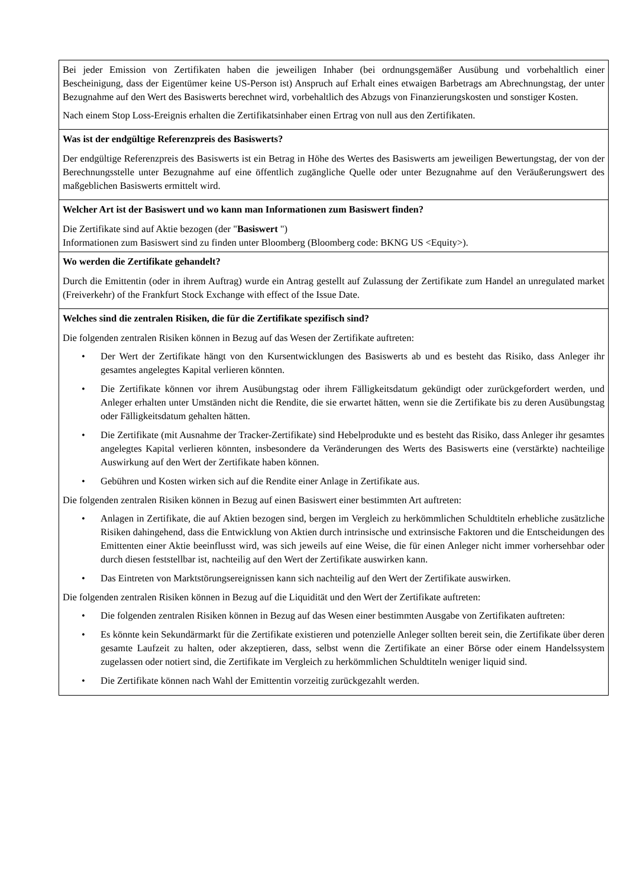| Bei jeder Emission von Zertifikaten haben die jeweiligen Inhaber (bei ordnungsgemäßer Ausübung und vorbehaltlich einer Bescheinigung, dass der Eigentümer keine US-Person ist) Anspruch auf Erhalt eines etwaigen Barbetrags am Abrechnungstag, der unter Bezugnahme auf den Wert des Basiswerts berechnet wird, vorbehaltlich des Abzugs von Finanzierungskosten und sonstiger Kosten. Nach einem Stop Loss-Ereignis erhalten die Zertifikatsinhaber einen Ertrag von null aus den Zertifikaten. |
| Was ist der endgültige Referenzpreis des Basiswerts? Der endgültige Referenzpreis des Basiswerts ist ein Betrag in Höhe des Wertes des Basiswerts am jeweiligen Bewertungstag, der von der Berechnungsstelle unter Bezugnahme auf eine öffentlich zugängliche Quelle oder unter Bezugnahme auf den Veräußerungswert des maßgeblichen Basiswerts ermittelt wird. |
| Welcher Art ist der Basiswert und wo kann man Informationen zum Basiswert finden? Die Zertifikate sind auf Aktie bezogen (der " Basiswert ") Informationen zum Basiswert sind zu finden unter Bloomberg (Bloomberg code: BKNG US <Equity>). |
| Wo werden die Zertifikate gehandelt? Durch die Emittentin (oder in ihrem Auftrag) wurde ein Antrag gestellt auf Zulassung der Zertifikate zum Handel an unregulated market (Freiverkehr) of the Frankfurt Stock Exchange with effect of the Issue Date. |
| Welches sind die zentralen Risiken, die für die Zertifikate spezifisch sind? Die folgenden zentralen Risiken können in Bezug auf das Wesen der Zertifikate auftreten: • Der Wert der Zertifikate hängt von den Kursentwicklungen des Basiswerts ab und es besteht das Risiko, dass Anleger ihr gesamtes angelegtes Kapital verlieren könnten. • Die Zertifikate können vor ihrem Ausübungstag oder ihrem Fälligkeitsdatum gekündigt oder zurückgefordert werden, und Anleger erhalten unter Umständen nicht die Rendite, die sie erwartet hätten, wenn sie die Zertifikate bis zu deren Ausübungstag oder Fälligkeitsdatum gehalten hätten. • Die Zertifikate (mit Ausnahme der Tracker-Zertifikate) sind Hebelprodukte und es besteht das Risiko, dass Anleger ihr gesamtes angelegtes Kapital verlieren könnten, insbesondere da Veränderungen des Werts des Basiswerts eine (verstärkte) nachteilige Auswirkung auf den Wert der Zertifikate haben können. • Gebühren und Kosten wirken sich auf die Rendite einer Anlage in Zertifikate aus. Die folgenden zentralen Risiken können in Bezug auf einen Basiswert einer bestimmten Art auftreten: • Anlagen in Zertifikate, die auf Aktien bezogen sind, bergen im Vergleich zu herkömmlichen Schuldtiteln erhebliche zusätzliche Risiken dahingehend, dass die Entwicklung von Aktien durch intrinsische und extrinsische Faktoren und die Entscheidungen des Emittenten einer Aktie beeinflusst wird, was sich jeweils auf eine Weise, die für einen Anleger nicht immer vorhersehbar oder durch diesen feststellbar ist, nachteilig auf den Wert der Zertifikate auswirken kann. • Das Eintreten von Marktstörungsereignissen kann sich nachteilig auf den Wert der Zertifikate auswirken. Die folgenden zentralen Risiken können in Bezug auf die Liquidität und den Wert der Zertifikate auftreten: • Die folgenden zentralen Risiken können in Bezug auf das Wesen einer bestimmten Ausgabe von Zertifikaten auftreten: • Es könnte kein Sekundärmarkt für die Zertifikate existieren und potenzielle Anleger sollten bereit sein, die Zertifikate über deren gesamte Laufzeit zu halten, oder akzeptieren, dass, selbst wenn die Zertifikate an einer Börse oder einem Handelssystem zugelassen oder notiert sind, die Zertifikate im Vergleich zu herkömmlichen Schuldtiteln weniger liquid sind. • Die Zertifikate können nach Wahl der Emittentin vorzeitig zurückgezahlt werden. |